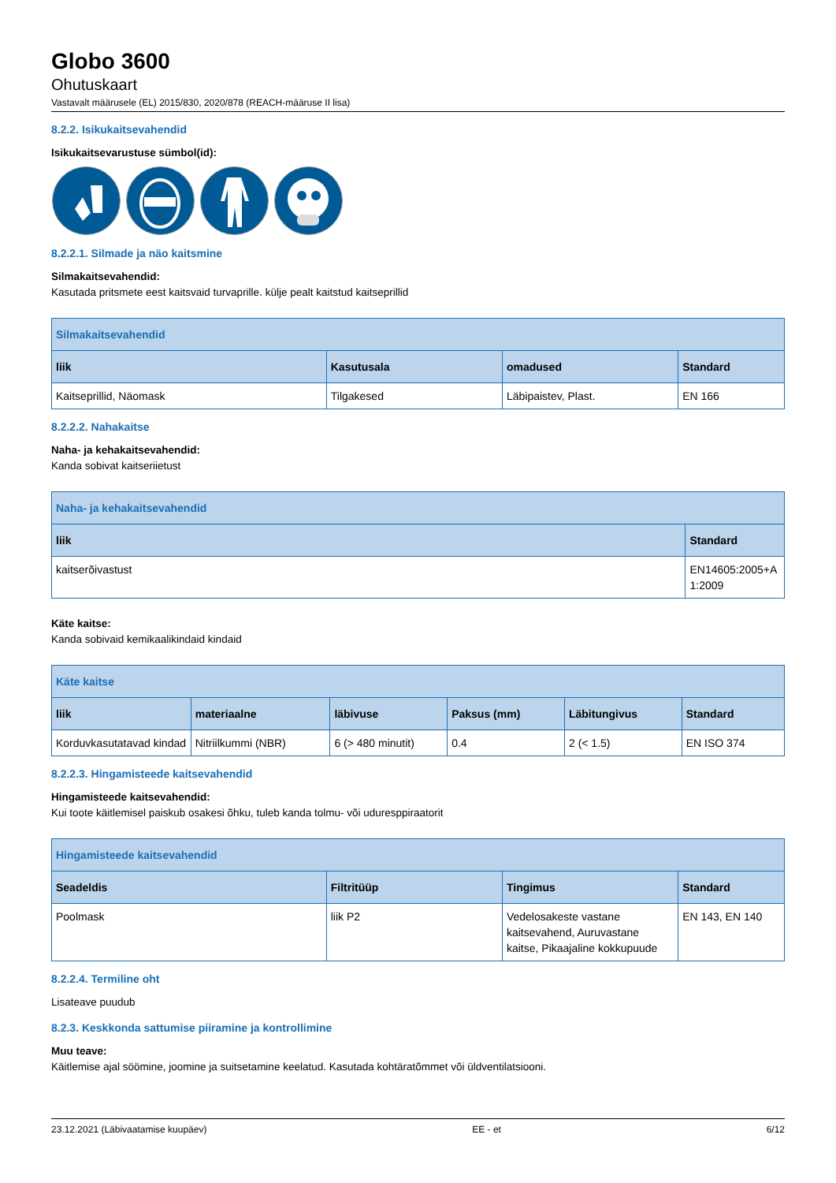Globo 3600
Ohutuskaart
Vastavalt määrusele (EL) 2015/830, 2020/878 (REACH-määruse II lisa)
8.2.2. Isikukaitsevahendid
Isikukaitsevarustuse sümbol(id):
8.2.2.1. Silmade ja näo kaitsmine
Silmakaitsevahendid:
Kasutada pritsmete eest kaitsvaid turvaprille. külje pealt kaitstud kaitseprillid
| Silmakaitsevahendid | | | |
| --- | --- | --- | --- |
| liik | Kasutusala | omadused | Standard |
| Kaitseprillid, Näomask | Tilgakesed | Läbipaistev, Plast. | EN 166 |
8.2.2.2. Nahakaitse
Naha- ja kehakaitsevahendid:
Kanda sobivat kaitseriietust
| Naha- ja kehakaitsevahendid | |
| --- | --- |
| liik | Standard |
| kaitserõivastust | EN14605:2005+A 1:2009 |
Käte kaitse:
Kanda sobivaid kemikaalikindaid kindaid
| Käte kaitse | | | | | |
| --- | --- | --- | --- | --- | --- |
| liik | materiaalne | läbivuse | Paksus (mm) | Läbitungivus | Standard |
| Korduvkasutatavad kindad | Nitriilkummi (NBR) | 6 (> 480 minutit) | 0.4 | 2 (< 1.5) | EN ISO 374 |
8.2.2.3. Hingamisteede kaitsevahendid
Hingamisteede kaitsevahendid:
Kui toote käitlemisel paiskub osakesi õhku, tuleb kanda tolmu- või uduresppiraatorit
| Hingamisteede kaitsevahendid | | | |
| --- | --- | --- | --- |
| Seadeldis | Filtritüüp | Tingimus | Standard |
| Poolmask | liik P2 | Vedelosakeste vastane kaitsevahend, Auruvastane kaitse, Pikaajaline kokkupuude | EN 143, EN 140 |
8.2.2.4. Termiline oht
Lisateave puudub
8.2.3. Keskkonda sattumise piiramine ja kontrollimine
Muu teave:
Käitlemise ajal söömine, joomine ja suitsetamine keelatud. Kasutada kohtäratõmmet või üldventilatsiooni.
23.12.2021 (Läbivaatamise kuupäev) EE - et 6/12